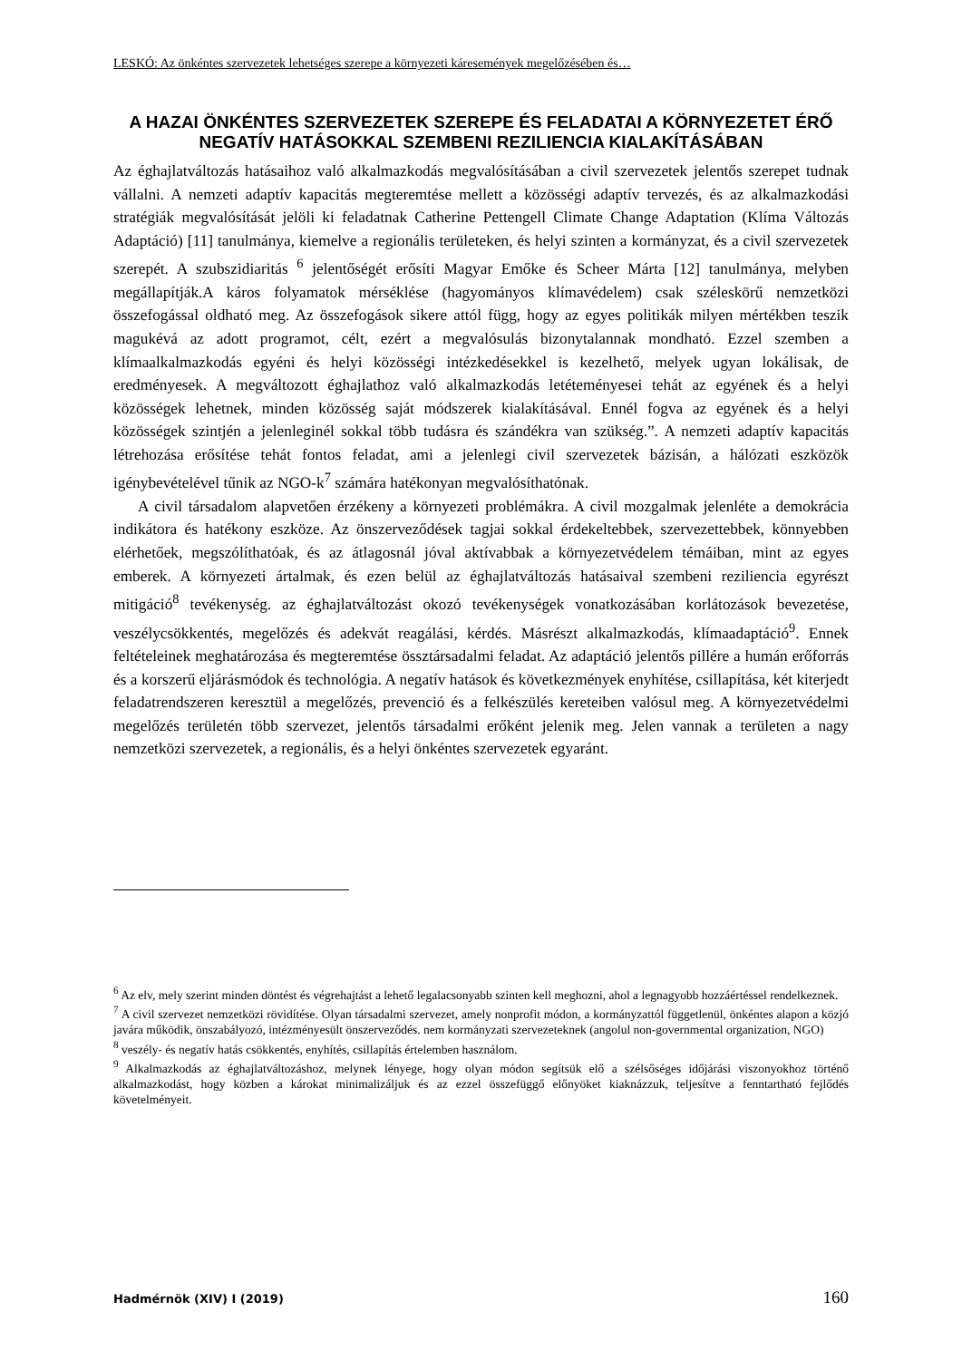LESKÓ: Az önkéntes szervezetek lehetséges szerepe a környezeti káresemények megelőzésében és…
A HAZAI ÖNKÉNTES SZERVEZETEK SZEREPE ÉS FELADATAI A KÖRNYEZETET ÉRŐ NEGATÍV HATÁSOKKAL SZEMBENI REZILIENCIA KIALAKÍTÁSÁBAN
Az éghajlatváltozás hatásaihoz való alkalmazkodás megvalósításában a civil szervezetek jelentős szerepet tudnak vállalni. A nemzeti adaptív kapacitás megteremtése mellett a közösségi adaptív tervezés, és az alkalmazkodási stratégiák megvalósítását jelöli ki feladatnak Catherine Pettengell Climate Change Adaptation (Klíma Változás Adaptáció) [11] tanulmánya, kiemelve a regionális területeken, és helyi szinten a kormányzat, és a civil szervezetek szerepét. A szubszidiaritás <sup>6</sup> jelentőségét erősíti Magyar Emőke és Scheer Márta [12] tanulmánya, melyben megállapítják.A káros folyamatok mérséklése (hagyományos klímavédelem) csak széleskörű nemzetközi összefogással oldható meg. Az összefogások sikere attól függ, hogy az egyes politikák milyen mértékben teszik magukévá az adott programot, célt, ezért a megvalósulás bizonytalannak mondható. Ezzel szemben a klímaalkalmazkodás egyéni és helyi közösségi intézkedésekkel is kezelhető, melyek ugyan lokálisak, de eredményesek. A megváltozott éghajlathoz való alkalmazkodás letéteményesei tehát az egyének és a helyi közösségek lehetnek, minden közösség saját módszerek kialakításával. Ennél fogva az egyének és a helyi közösségek szintjén a jelenleginél sokkal több tudásra és szándékra van szükség.”. A nemzeti adaptív kapacitás létrehozása erősítése tehát fontos feladat, ami a jelenlegi civil szervezetek bázisán, a hálózati eszközök igénybevételével tűnik az NGO-k<sup>7</sup> számára hatékonyan megvalósíthatónak.
A civil társadalom alapvetően érzékeny a környezeti problémákra. A civil mozgalmak jelenléte a demokrácia indikátora és hatékony eszköze. Az önszerveződések tagjai sokkal érdekeltebbek, szervezettebbek, könnyebben elérhetőek, megszólíthatóak, és az átlagosnál jóval aktívabbak a környezetvédelem témáiban, mint az egyes emberek. A környezeti ártalmak, és ezen belül az éghajlatváltozás hatásaival szembeni reziliencia egyrészt mitigáció<sup>8</sup> tevékenység. az éghajlatváltozást okozó tevékenységek vonatkozásában korlátozások bevezetése, veszélycsökkentés, megelőzés és adekvát reagálási, kérdés. Másrészt alkalmazkodás, klímaadaptáció<sup>9</sup>. Ennek feltételeinek meghatározása és megteremtése össztársadalmi feladat. Az adaptáció jelentős pillére a humán erőforrás és a korszerű eljárásmódok és technológia. A negatív hatások és következmények enyhítése, csillapítása, két kiterjedt feladatrendszeren keresztül a megelőzés, prevenció és a felkészülés kereteiben valósul meg. A környezetvédelmi megelőzés területén több szervezet, jelentős társadalmi erőként jelenik meg. Jelen vannak a területen a nagy nemzetközi szervezetek, a regionális, és a helyi önkéntes szervezetek egyaránt.
<sup>6</sup> Az elv, mely szerint minden döntést és végrehajtást a lehető legalacsonyabb szinten kell meghozni, ahol a legnagyobb hozzáértéssel rendelkeznek.
<sup>7</sup> A civil szervezet nemzetközi rövidítése. Olyan társadalmi szervezet, amely nonprofit módon, a kormányzattól függetlenül, önkéntes alapon a közjó javára működik, önszabályozó, intézményesült önszerveződés. nem kormányzati szervezeteknek (angolul non-governmental organization, NGO)
<sup>8</sup> veszély- és negatív hatás csökkentés, enyhítés, csillapítás értelemben használom.
<sup>9</sup> Alkalmazkodás az éghajlatváltozáshoz, melynek lényege, hogy olyan módon segítsük elő a szélsőséges időjárási viszonyokhoz történő alkalmazkodást, hogy közben a károkat minimalizáljuk és az ezzel összefüggő előnyöket kiaknázzuk, teljesítve a fenntartható fejlődés követelményeit.
Hadmérnök (XIV) I (2019) 160